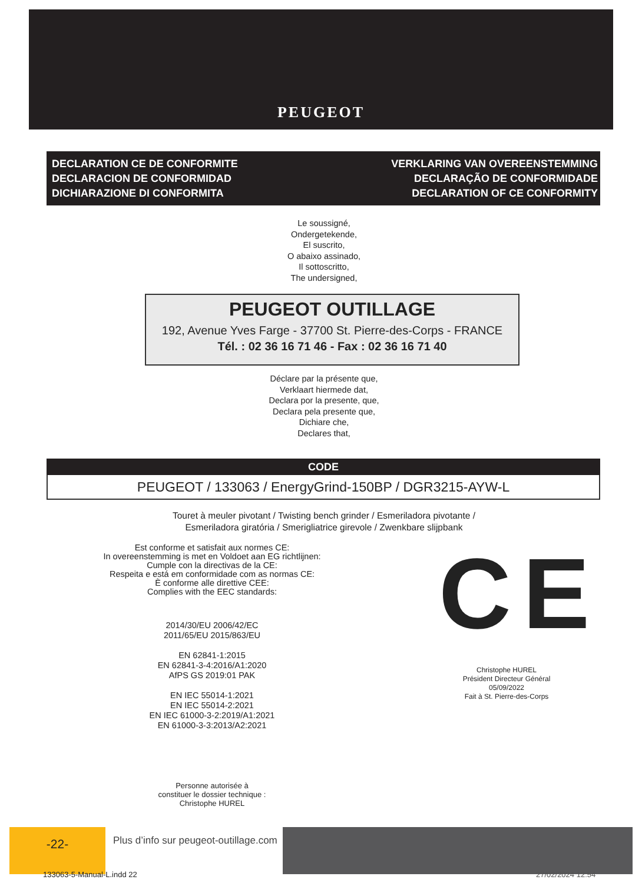PEUGEOT
DECLARATION CE DE CONFORMITE
DECLARACION DE CONFORMIDAD
DICHIARAZIONE DI CONFORMITA
VERKLARING VAN OVEREENSTEMMING
DECLARAÇÃO DE CONFORMIDADE
DECLARATION OF CE CONFORMITY
Le soussigné,
Ondergetekende,
El suscrito,
O abaixo assinado,
Il sottoscritto,
The undersigned,
PEUGEOT OUTILLAGE
192, Avenue Yves Farge - 37700 St. Pierre-des-Corps - FRANCE
Tél. : 02 36 16 71 46 - Fax : 02 36 16 71 40
Déclare par la présente que,
Verklaart hiermede dat,
Declara por la presente, que,
Declara pela presente que,
Dichiare che,
Declares that,
CODE
PEUGEOT / 133063 / EnergyGrind-150BP / DGR3215-AYW-L
Touret à meuler pivotant / Twisting bench grinder / Esmeriladora pivotante /
Esmeriladora giratória / Smerigliatrice girevole / Zwenkbare slijpbank
Est conforme et satisfait aux normes CE:
In overeenstemming is met en Voldoet aan EG richtlijnen:
Cumple con la directivas de la CE:
Respeita e está em conformidade com as normas CE:
È conforme alle direttive CEE:
Complies with the EEC standards:
2014/30/EU 2006/42/EC
2011/65/EU 2015/863/EU
EN 62841-1:2015
EN 62841-3-4:2016/A1:2020
AfPS GS 2019:01 PAK
EN IEC 55014-1:2021
EN IEC 55014-2:2021
EN IEC 61000-3-2:2019/A1:2021
EN 61000-3-3:2013/A2:2021
Personne autorisée à
constituer le dossier technique :
Christophe HUREL
CE
Christophe HUREL
Président Directeur Général
05/09/2022
Fait à St. Pierre-des-Corps
-22-
Plus d’info sur peugeot-outillage.com
133063-5-Manual-L.indd 22 27/02/2024 12:54